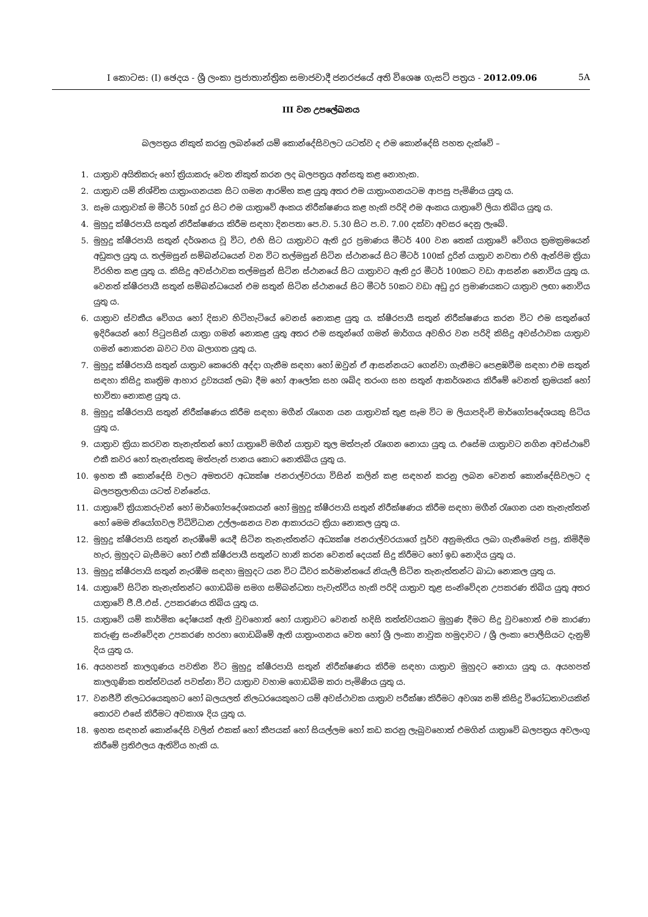I කොටස: (I) ඡෙදය - ශ්‍රී ලංකා ප්‍රජාතාන්ත්‍රික සමාජවාදී ජනරජයේ අති විශෙෂ ගැසට් පත්‍රය - 2012.09.06 5A
III වන උපලේඛනය
බලපත්‍රය නිකුත් කරනු ලබන්නේ යම් කොන්දේසිවලට යටත්ව ද එම කොන්දේසි පහත දැක්වේ –
1. යාත්‍රාව අයිතිකරු හෝ ක්‍රියාකරු වෙත නිකුත් කරන ලද බලපත්‍රය අන්සතු කළ නොහැක.
2. යාත්‍රාව යම් නිශ්චිත යාත්‍රාංගනයක සිට ගමන ආරම්භ කළ යුතු අතර එම යාත්‍රාංගනයටම ආපසු පැමිණිය යුතු ය.
3. සෑම යාත්‍රාවක් ම මීටර් 50ක් දුර සිට එම යාත්‍රාවේ අංකය නිරීක්ෂණය කළ හැකි පරිදි එම අංකය යාත්‍රාවේ ලියා තිබිය යුතු ය.
4. මුහුදු ක්ෂීරපායි සතුන් නිරීක්ෂණය කිරීම සඳහා දිනපතා පෙ.ව. 5.30 සිට ප.ව. 7.00 දක්වා අවසර දෙනු ලැබේ.
5. මුහුදු ක්ෂීරපායි සතුන් දර්ශනය වූ විට, එහි සිට යාත්‍රාවට ඇති දුර ප්‍රමාණය මීටර් 400 වන තෙක් යාත්‍රාවේ වේගය ක්‍රමක්‍රමයෙන් අඩුකල යුතු ය. තල්මසුන් සම්බන්ධයෙන් වන විට තල්මසුන් සිටින ස්ථානයේ සිට මීටර් 100ක් දුරින් යාත්‍රාව නවතා එහි ඇන්ජිම ක්‍රියා විරහිත කළ යුතු ය. කිසිදු අවස්ථාවක තල්මසුන් සිටින ස්ථානයේ සිට යාත්‍රාවට ඇති දුර මීටර් 100කට වඩා ආසන්න නොවිය යුතු ය. වෙනත් ක්ෂීරපායී සතුන් සම්බන්ධයෙන් එම සතුන් සිටින ස්ථානයේ සිට මීටර් 50කට වඩා අඩු දුර ප්‍රමාණයකට යාත්‍රාව ලඟා නොවිය යුතු ය.
6. යාත්‍රාව ස්වකීය වේගය හෝ දිසාව හිටිහැටියේ වෙනස් නොකළ යුතු ය. ක්ෂීරපායී සතුන් නිරීක්ෂණය කරන විට එම සතුන්ගේ ඉදිරියෙන් හෝ පිටුපසින් යාත්‍රා ගමන් නොකළ යුතු අතර එම සතුන්ගේ ගමන් මාර්ගය අවහිර වන පරිදි කිසිදු අවස්ථාවක යාත්‍රාව ගමන් නොකරන බවට වග බලාගත යුතු ය.
7. මුහුදු ක්ෂීරපායි සතුන් යාත්‍රාව කෙරෙහි අද්දා ගැනීම සඳහා හෝ ඔවුන් ඒ ආසන්නයට ගෙන්වා ගැනීමට පෙළඹවීම සඳහා එම සතුන් සඳහා කිසිදු කෘත්‍රිම ආහාර ද්‍රව්‍යයක් ලබා දීම හෝ ආලෝක සහ ශබ්ද තරංග සහ සතුන් ආකර්ශනය කිරීමේ වෙනත් ක්‍රමයක් හෝ භාවිතා නොකළ යුතු ය.
8. මුහුදු ක්ෂීරපායි සතුන් නිරීක්ෂණය කිරීම සඳහා මගීන් රැගෙන යන යාත්‍රාවක් තුළ සෑම විට ම ලියාපදිංචි මාර්ගෝපදේශයකු සිටිය යුතු ය.
9. යාත්‍රාව ක්‍රියා කරවන තැනැත්තන් හෝ යාත්‍රාවේ මගීන් යාත්‍රාව තුල මත්පැන් රැගෙන නොයා යුතු ය. එසේම යාත්‍රාවට නගින අවස්ථාවේ එකී කවර හෝ තැනැත්තකු මත්පැන් පානය කොට නොතිබිය යුතු ය.
10. ඉහත කී කොන්දේසි වලට අමතරව අධ්‍යක්ෂ ජනරාල්වරයා විසින් කලින් කළ සඳහන් කරනු ලබන වෙනත් කොන්දේසිවලට ද බලපත්‍රලාභියා යටත් වන්නේය.
11. යාත්‍රාවේ ක්‍රියාකරුවන් හෝ මාර්ගෝපදේශකයන් හෝ මුහුදු ක්ෂීරපායි සතුන් නිරීක්ෂණය කිරීම සඳහා මගීන් රැගෙන යන තැනැත්තන් හෝ මෙම නියෝගවල විධිවිධාන උල්ලංඝනය වන ආකාරයට ක්‍රියා නොකල යුතු ය.
12. මුහුදු ක්ෂීරපායි සතුන් නැරඹීමේ යෙදී සිටින තැනැත්තන්ට අධ්‍යක්ෂ ජනරාල්වරයාගේ පූර්ව අනුමැතිය ලබා ගැනීමෙන් පසු, කිමිදීම හැර, මුහුදට බැසීමට හෝ එකී ක්ෂීරපායී සතුන්ට හානි කරන වෙනත් දෙයක් සිදු කිරීමට හෝ ඉඩ නොදිය යුතු ය.
13. මුහුදු ක්ෂීරපායි සතුන් නැරඹීම සඳහා මුහුදට යන විට ධීවර කර්මාන්තයේ නියැලී සිටින තැනැත්තන්ට බාධා නොකල යුතු ය.
14. යාත්‍රාවේ සිටින තැනැත්තන්ට ගොඩබිම සමග සම්බන්ධතා පැවැත්විය හැකි පරිදි යාත්‍රාව තුළ සංනිවේදන උපකරණ තිබිය යුතු අතර යාත්‍රාවේ ජී.පී.එස්. උපකරණය තිබිය යුතු ය.
15. යාත්‍රාවේ යම් කාර්මික දෝෂයක් ඇති වුවහොත් හෝ යාත්‍රාවට වෙනත් හදිසි තත්ත්වයකට මුහුණ දීමට සිදු වුවහොත් එම කාරණා කරුණු සංනිවේදන උපකරණ හරහා ගොඩබිමේ ඇති යාත්‍රාංගනය වෙත හෝ ශ්‍රී ලංකා නාවුක හමුදාවට / ශ්‍රී ලංකා පොලීසියට දැනුම් දිය යුතු ය.
16. අයහපත් කාලගුණය පවතින විට මුහුදු ක්ෂීරපායි සතුන් නිරීක්ෂණය කිරීම සඳහා යාත්‍රාව මුහුදට නොයා යුතු ය. අයහපත් කාලගුණික තත්ත්වයන් පවත්නා විට යාත්‍රාව වහාම ගොඩබිම කරා පැමිණිය යුතු ය.
17. වනජීවී නිලධරයෙකුහට හෝ බලයලත් නිලධරයෙකුහට යම් අවස්ථාවක යාත්‍රාව පරීක්ෂා කිරීමට අවශ්‍ය නම් කිසිදු විරෝධතාවයකින් තොරව එසේ කිරීමට අවකාශ දිය යුතු ය.
18. ඉහත සඳහන් කොන්දේසි වලින් එකක් හෝ කීපයක් හෝ සියල්ලම හෝ කඩ කරනු ලැබුවහොත් එමගින් යාත්‍රාවේ බලපත්‍රය අවලංගු කිරීමේ ප්‍රතිඵලය ඇතිවිය හැකි ය.